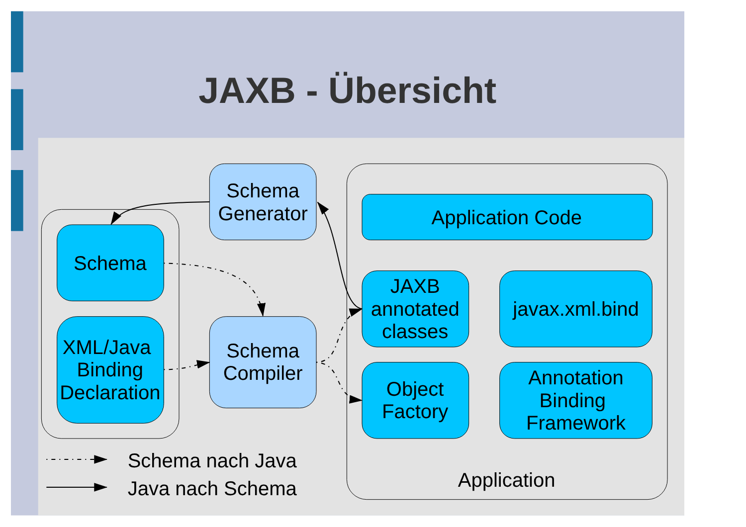JAXB - Übersicht
Schema
Generator
Application Code
Schema
JAXB
annotated
classes
javax.xml.bind
XML/Java
Binding
Declaration
Schema
Compiler
Object
Factory
Annotation
Binding
Framework
Schema nach Java
Java nach Schema
Application